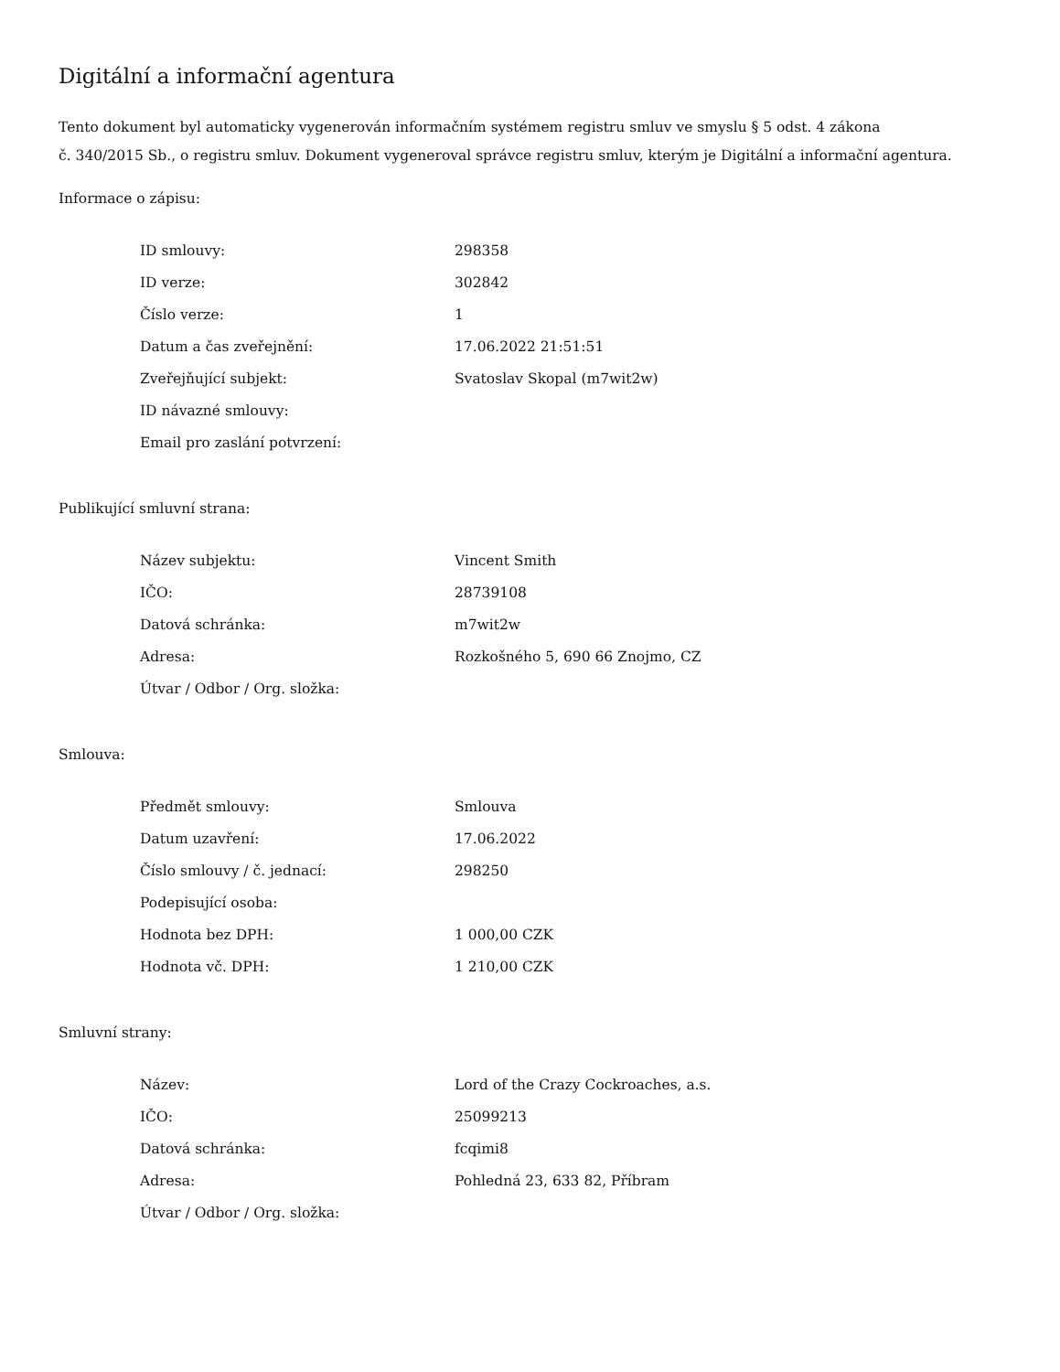Digitální a informační agentura
Tento dokument byl automaticky vygenerován informačním systémem registru smluv ve smyslu § 5 odst. 4 zákona
č. 340/2015 Sb., o registru smluv. Dokument vygeneroval správce registru smluv, kterým je Digitální a informační agentura.
Informace o zápisu:
| ID smlouvy: | 298358 |
| ID verze: | 302842 |
| Číslo verze: | 1 |
| Datum a čas zveřejnění: | 17.06.2022 21:51:51 |
| Zveřejňující subjekt: | Svatoslav Skopal (m7wit2w) |
| ID návazné smlouvy: | |
| Email pro zaslání potvrzení: | |
Publikující smluvní strana:
| Název subjektu: | Vincent Smith |
| IČO: | 28739108 |
| Datová schránka: | m7wit2w |
| Adresa: | Rozkošného 5, 690 66 Znojmo, CZ |
| Útvar / Odbor / Org. složka: | |
Smlouva:
| Předmět smlouvy: | Smlouva |
| Datum uzavření: | 17.06.2022 |
| Číslo smlouvy / č. jednací: | 298250 |
| Podepisující osoba: | |
| Hodnota bez DPH: | 1 000,00 CZK |
| Hodnota vč. DPH: | 1 210,00 CZK |
Smluvní strany:
| Název: | Lord of the Crazy Cockroaches, a.s. |
| IČO: | 25099213 |
| Datová schránka: | fcqimi8 |
| Adresa: | Pohledná 23, 633 82, Příbram |
| Útvar / Odbor / Org. složka: | |